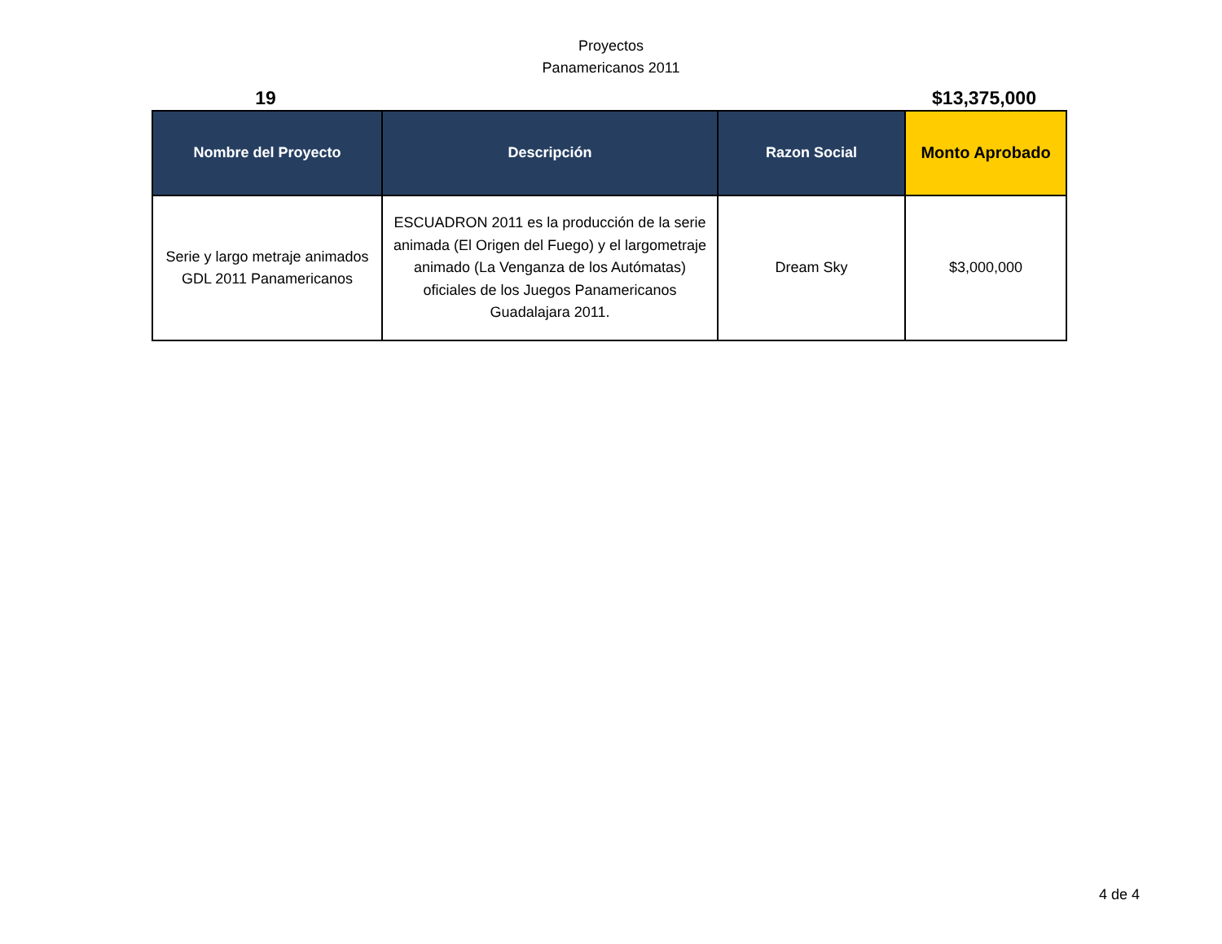Proyectos
Panamericanos 2011
19 $13,375,000
| Nombre del Proyecto | Descripción | Razon Social | Monto Aprobado |
| --- | --- | --- | --- |
| Serie y largo metraje animados GDL 2011 Panamericanos | ESCUADRON 2011 es la producción de la serie animada (El Origen del Fuego) y el largometraje animado (La Venganza de los Autómatas) oficiales de los Juegos Panamericanos Guadalajara 2011. | Dream Sky | $3,000,000 |
4 de 4